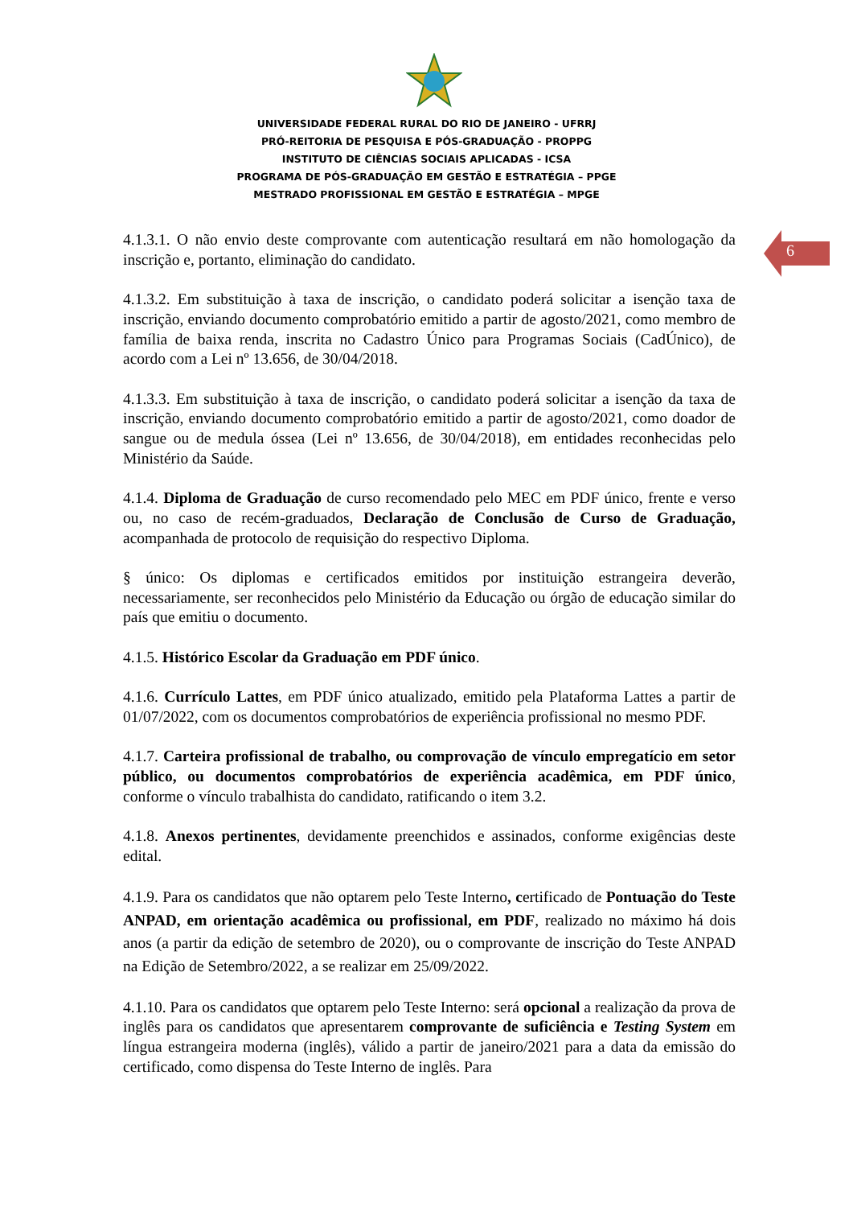UNIVERSIDADE FEDERAL RURAL DO RIO DE JANEIRO - UFRRJ
PRÓ-REITORIA DE PESQUISA E PÓS-GRADUAÇÃO - PROPPG
INSTITUTO DE CIÊNCIAS SOCIAIS APLICADAS - ICSA
PROGRAMA DE PÓS-GRADUAÇÃO EM GESTÃO E ESTRATÉGIA – PPGE
MESTRADO PROFISSIONAL EM GESTÃO E ESTRATÉGIA – MPGE
6
4.1.3.1. O não envio deste comprovante com autenticação resultará em não homologação da inscrição e, portanto, eliminação do candidato.
4.1.3.2. Em substituição à taxa de inscrição, o candidato poderá solicitar a isenção taxa de inscrição, enviando documento comprobatório emitido a partir de agosto/2021, como membro de família de baixa renda, inscrita no Cadastro Único para Programas Sociais (CadÚnico), de acordo com a Lei nº 13.656, de 30/04/2018.
4.1.3.3. Em substituição à taxa de inscrição, o candidato poderá solicitar a isenção da taxa de inscrição, enviando documento comprobatório emitido a partir de agosto/2021, como doador de sangue ou de medula óssea (Lei nº 13.656, de 30/04/2018), em entidades reconhecidas pelo Ministério da Saúde.
4.1.4. Diploma de Graduação de curso recomendado pelo MEC em PDF único, frente e verso ou, no caso de recém-graduados, Declaração de Conclusão de Curso de Graduação, acompanhada de protocolo de requisição do respectivo Diploma.
§ único: Os diplomas e certificados emitidos por instituição estrangeira deverão, necessariamente, ser reconhecidos pelo Ministério da Educação ou órgão de educação similar do país que emitiu o documento.
4.1.5. Histórico Escolar da Graduação em PDF único.
4.1.6. Currículo Lattes, em PDF único atualizado, emitido pela Plataforma Lattes a partir de 01/07/2022, com os documentos comprobatórios de experiência profissional no mesmo PDF.
4.1.7. Carteira profissional de trabalho, ou comprovação de vínculo empregatício em setor público, ou documentos comprobatórios de experiência acadêmica, em PDF único, conforme o vínculo trabalhista do candidato, ratificando o item 3.2.
4.1.8. Anexos pertinentes, devidamente preenchidos e assinados, conforme exigências deste edital.
4.1.9. Para os candidatos que não optarem pelo Teste Interno, certificado de Pontuação do Teste ANPAD, em orientação acadêmica ou profissional, em PDF, realizado no máximo há dois anos (a partir da edição de setembro de 2020), ou o comprovante de inscrição do Teste ANPAD na Edição de Setembro/2022, a se realizar em 25/09/2022.
4.1.10. Para os candidatos que optarem pelo Teste Interno: será opcional a realização da prova de inglês para os candidatos que apresentarem comprovante de suficiência e Testing System em língua estrangeira moderna (inglês), válido a partir de janeiro/2021 para a data da emissão do certificado, como dispensa do Teste Interno de inglês. Para